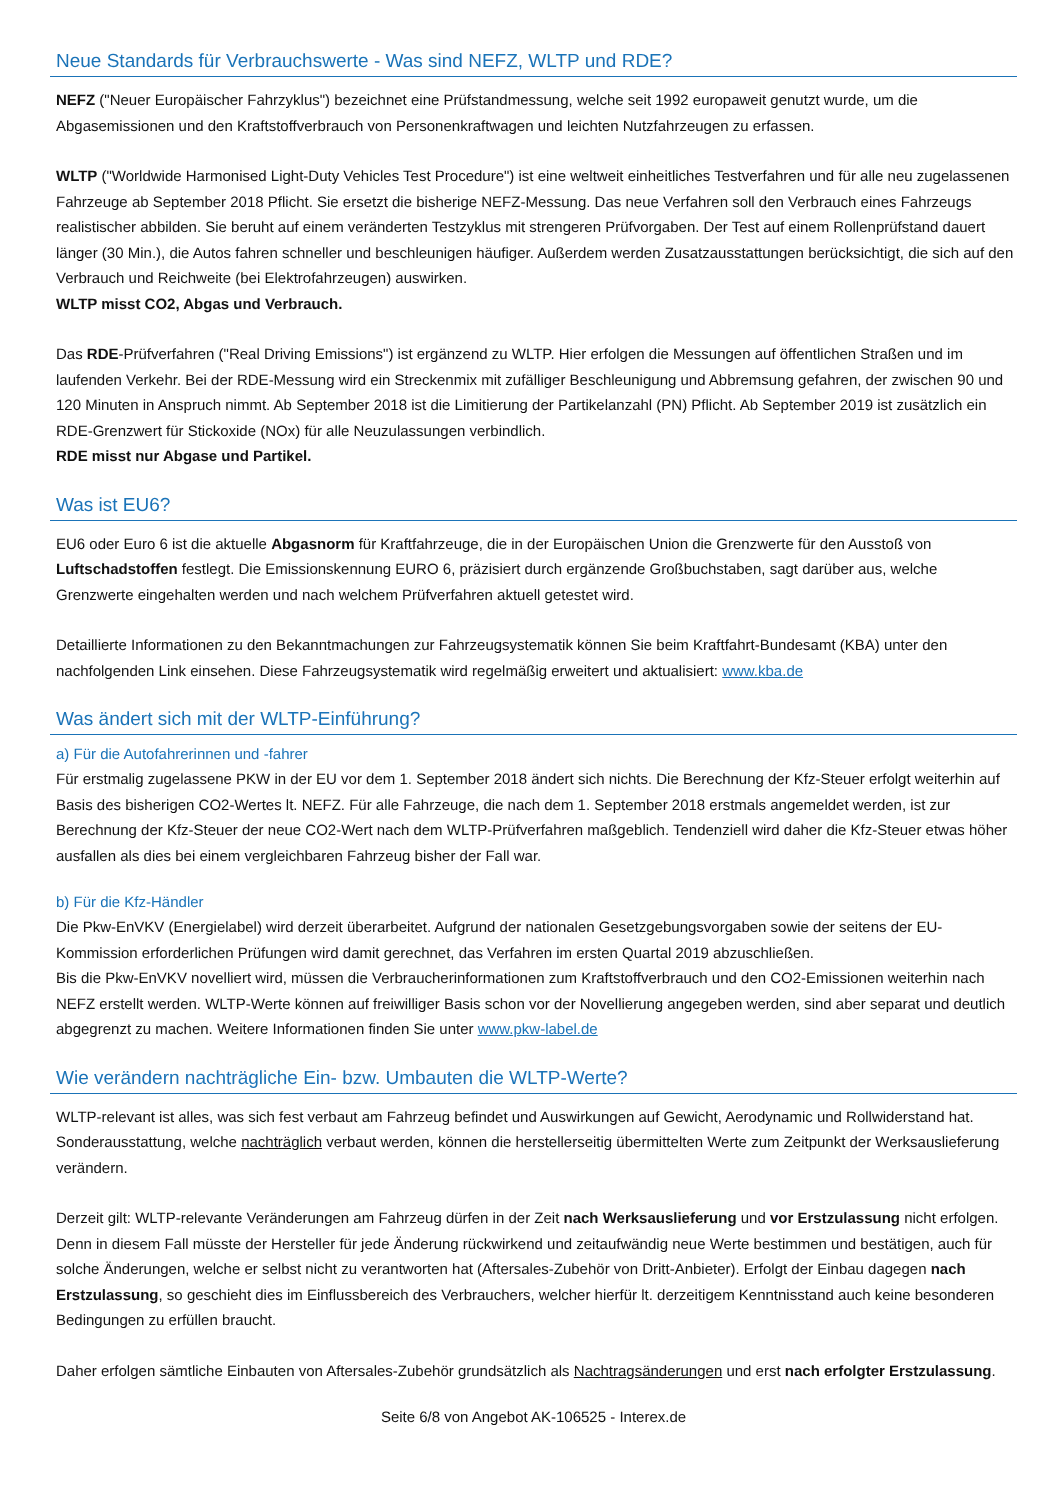Neue Standards für Verbrauchswerte - Was sind NEFZ, WLTP und RDE?
NEFZ ("Neuer Europäischer Fahrzyklus") bezeichnet eine Prüfstandmessung, welche seit 1992 europaweit genutzt wurde, um die Abgasemissionen und den Kraftstoffverbrauch von Personenkraftwagen und leichten Nutzfahrzeugen zu erfassen.
WLTP ("Worldwide Harmonised Light-Duty Vehicles Test Procedure") ist eine weltweit einheitliches Testverfahren und für alle neu zugelassenen Fahrzeuge ab September 2018 Pflicht. Sie ersetzt die bisherige NEFZ-Messung. Das neue Verfahren soll den Verbrauch eines Fahrzeugs realistischer abbilden. Sie beruht auf einem veränderten Testzyklus mit strengeren Prüfvorgaben. Der Test auf einem Rollenprüfstand dauert länger (30 Min.), die Autos fahren schneller und beschleunigen häufiger. Außerdem werden Zusatzausstattungen berücksichtigt, die sich auf den Verbrauch und Reichweite (bei Elektrofahrzeugen) auswirken.
WLTP misst CO2, Abgas und Verbrauch.
Das RDE-Prüfverfahren ("Real Driving Emissions") ist ergänzend zu WLTP. Hier erfolgen die Messungen auf öffentlichen Straßen und im laufenden Verkehr. Bei der RDE-Messung wird ein Streckenmix mit zufälliger Beschleunigung und Abbremsung gefahren, der zwischen 90 und 120 Minuten in Anspruch nimmt. Ab September 2018 ist die Limitierung der Partikelanzahl (PN) Pflicht. Ab September 2019 ist zusätzlich ein RDE-Grenzwert für Stickoxide (NOx) für alle Neuzulassungen verbindlich.
RDE misst nur Abgase und Partikel.
Was ist EU6?
EU6 oder Euro 6 ist die aktuelle Abgasnorm für Kraftfahrzeuge, die in der Europäischen Union die Grenzwerte für den Ausstoß von Luftschadstoffen festlegt. Die Emissionskennung EURO 6, präzisiert durch ergänzende Großbuchstaben, sagt darüber aus, welche Grenzwerte eingehalten werden und nach welchem Prüfverfahren aktuell getestet wird.
Detaillierte Informationen zu den Bekanntmachungen zur Fahrzeugsystematik können Sie beim Kraftfahrt-Bundesamt (KBA) unter den nachfolgenden Link einsehen. Diese Fahrzeugsystematik wird regelmäßig erweitert und aktualisiert: www.kba.de
Was ändert sich mit der WLTP-Einführung?
a) Für die Autofahrerinnen und -fahrer
Für erstmalig zugelassene PKW in der EU vor dem 1. September 2018 ändert sich nichts. Die Berechnung der Kfz-Steuer erfolgt weiterhin auf Basis des bisherigen CO2-Wertes lt. NEFZ. Für alle Fahrzeuge, die nach dem 1. September 2018 erstmals angemeldet werden, ist zur Berechnung der Kfz-Steuer der neue CO2-Wert nach dem WLTP-Prüfverfahren maßgeblich. Tendenziell wird daher die Kfz-Steuer etwas höher ausfallen als dies bei einem vergleichbaren Fahrzeug bisher der Fall war.
b) Für die Kfz-Händler
Die Pkw-EnVKV (Energielabel) wird derzeit überarbeitet. Aufgrund der nationalen Gesetzgebungsvorgaben sowie der seitens der EU-Kommission erforderlichen Prüfungen wird damit gerechnet, das Verfahren im ersten Quartal 2019 abzuschließen.
Bis die Pkw-EnVKV novelliert wird, müssen die Verbraucherinformationen zum Kraftstoffverbrauch und den CO2-Emissionen weiterhin nach NEFZ erstellt werden. WLTP-Werte können auf freiwilliger Basis schon vor der Novellierung angegeben werden, sind aber separat und deutlich abgegrenzt zu machen. Weitere Informationen finden Sie unter www.pkw-label.de
Wie verändern nachträgliche Ein- bzw. Umbauten die WLTP-Werte?
WLTP-relevant ist alles, was sich fest verbaut am Fahrzeug befindet und Auswirkungen auf Gewicht, Aerodynamic und Rollwiderstand hat. Sonderausstattung, welche nachträglich verbaut werden, können die herstellerseitig übermittelten Werte zum Zeitpunkt der Werksauslieferung verändern.
Derzeit gilt: WLTP-relevante Veränderungen am Fahrzeug dürfen in der Zeit nach Werksauslieferung und vor Erstzulassung nicht erfolgen. Denn in diesem Fall müsste der Hersteller für jede Änderung rückwirkend und zeitaufwändig neue Werte bestimmen und bestätigen, auch für solche Änderungen, welche er selbst nicht zu verantworten hat (Aftersales-Zubehör von Dritt-Anbieter). Erfolgt der Einbau dagegen nach Erstzulassung, so geschieht dies im Einflussbereich des Verbrauchers, welcher hierfür lt. derzeitigem Kenntnisstand auch keine besonderen Bedingungen zu erfüllen braucht.
Daher erfolgen sämtliche Einbauten von Aftersales-Zubehör grundsätzlich als Nachtragsänderungen und erst nach erfolgter Erstzulassung.
Seite 6/8 von Angebot AK-106525 - Interex.de